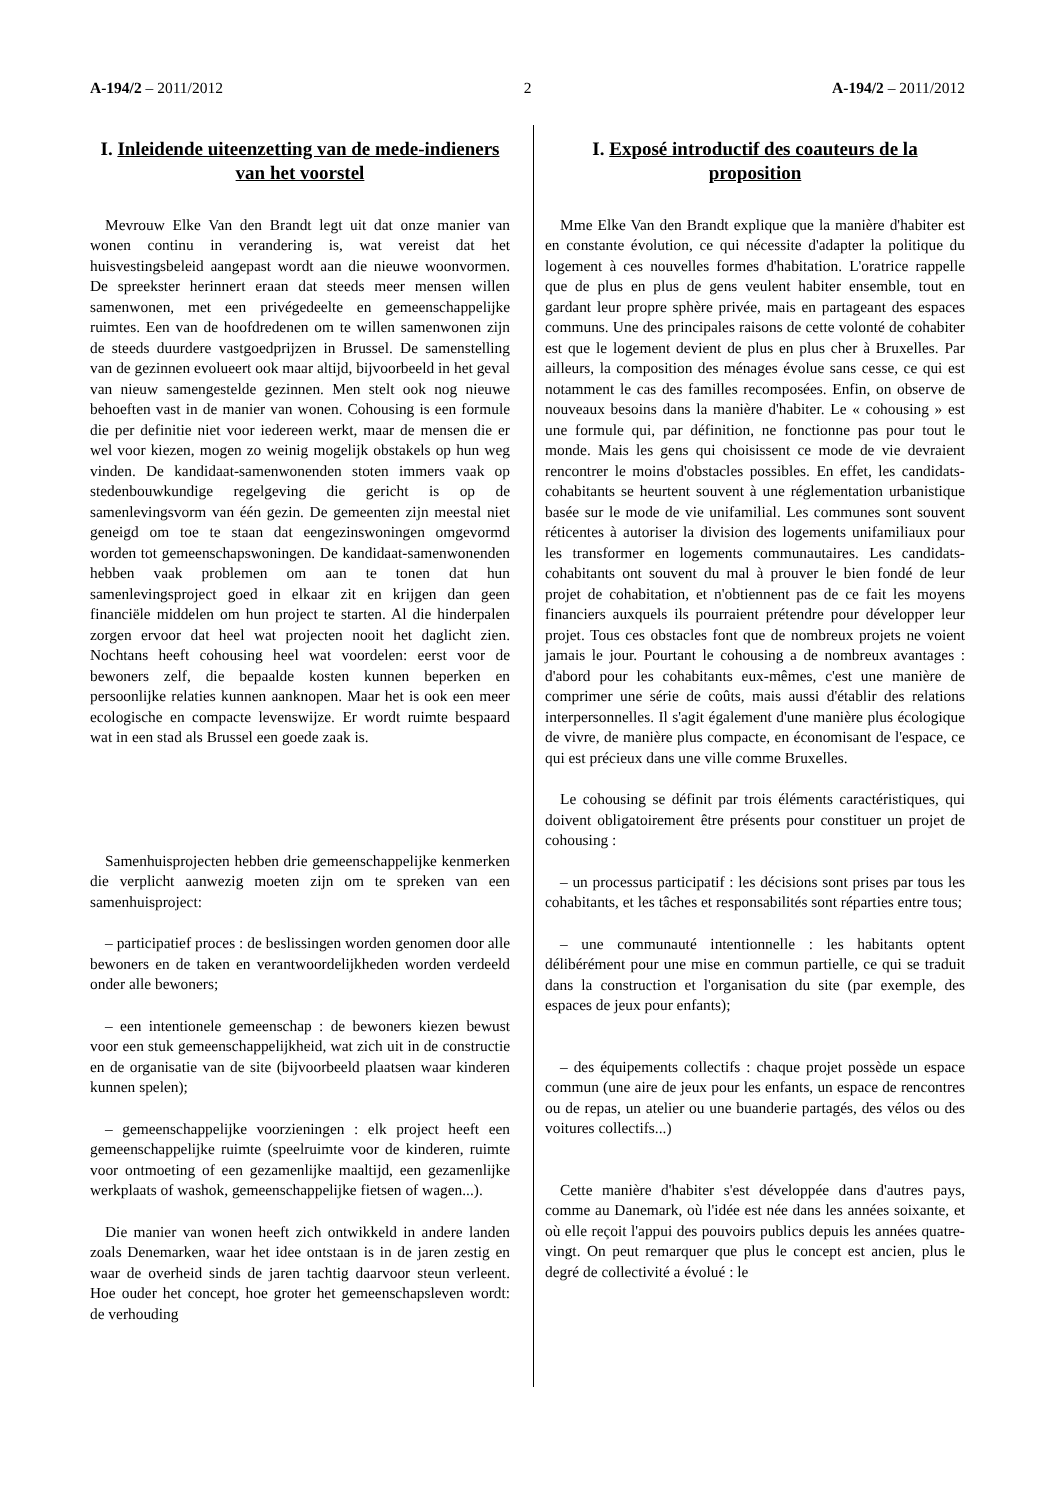A-194/2 – 2011/2012 2 A-194/2 – 2011/2012
I. Inleidende uiteenzetting van de mede-indieners van het voorstel
Mevrouw Elke Van den Brandt legt uit dat onze manier van wonen continu in verandering is, wat vereist dat het huisvestingsbeleid aangepast wordt aan die nieuwe woonvormen. De spreekster herinnert eraan dat steeds meer mensen willen samenwonen, met een privégedeelte en gemeenschappelijke ruimtes. Een van de hoofdredenen om te willen samenwonen zijn de steeds duurdere vastgoedprijzen in Brussel. De samenstelling van de gezinnen evolueert ook maar altijd, bijvoorbeeld in het geval van nieuw samengestelde gezinnen. Men stelt ook nog nieuwe behoeften vast in de manier van wonen. Cohousing is een formule die per definitie niet voor iedereen werkt, maar de mensen die er wel voor kiezen, mogen zo weinig mogelijk obstakels op hun weg vinden. De kandidaat-samenwonenden stoten immers vaak op stedenbouwkundige regelgeving die gericht is op de samenlevingsvorm van één gezin. De gemeenten zijn meestal niet geneigd om toe te staan dat eengezinswoningen omgevormd worden tot gemeenschapswoningen. De kandidaat-samenwonenden hebben vaak problemen om aan te tonen dat hun samenlevingsproject goed in elkaar zit en krijgen dan geen financiële middelen om hun project te starten. Al die hinderpalen zorgen ervoor dat heel wat projecten nooit het daglicht zien. Nochtans heeft cohousing heel wat voordelen: eerst voor de bewoners zelf, die bepaalde kosten kunnen beperken en persoonlijke relaties kunnen aanknopen. Maar het is ook een meer ecologische en compacte levenswijze. Er wordt ruimte bespaard wat in een stad als Brussel een goede zaak is.
Samenhuisprojecten hebben drie gemeenschappelijke kenmerken die verplicht aanwezig moeten zijn om te spreken van een samenhuisproject:
– participatief proces : de beslissingen worden genomen door alle bewoners en de taken en verantwoordelijkheden worden verdeeld onder alle bewoners;
– een intentionele gemeenschap : de bewoners kiezen bewust voor een stuk gemeenschappelijkheid, wat zich uit in de constructie en de organisatie van de site (bijvoorbeeld plaatsen waar kinderen kunnen spelen);
– gemeenschappelijke voorzieningen : elk project heeft een gemeenschappelijke ruimte (speelruimte voor de kinderen, ruimte voor ontmoeting of een gezamenlijke maaltijd, een gezamenlijke werkplaats of washok, gemeenschappelijke fietsen of wagen...).
Die manier van wonen heeft zich ontwikkeld in andere landen zoals Denemarken, waar het idee ontstaan is in de jaren zestig en waar de overheid sinds de jaren tachtig daarvoor steun verleent. Hoe ouder het concept, hoe groter het gemeenschapsleven wordt: de verhouding
I. Exposé introductif des coauteurs de la proposition
Mme Elke Van den Brandt explique que la manière d'habiter est en constante évolution, ce qui nécessite d'adapter la politique du logement à ces nouvelles formes d'habitation. L'oratrice rappelle que de plus en plus de gens veulent habiter ensemble, tout en gardant leur propre sphère privée, mais en partageant des espaces communs. Une des principales raisons de cette volonté de cohabiter est que le logement devient de plus en plus cher à Bruxelles. Par ailleurs, la composition des ménages évolue sans cesse, ce qui est notamment le cas des familles recomposées. Enfin, on observe de nouveaux besoins dans la manière d'habiter. Le « cohousing » est une formule qui, par définition, ne fonctionne pas pour tout le monde. Mais les gens qui choisissent ce mode de vie devraient rencontrer le moins d'obstacles possibles. En effet, les candidats-cohabitants se heurtent souvent à une réglementation urbanistique basée sur le mode de vie unifamilial. Les communes sont souvent réticentes à autoriser la division des logements unifamiliaux pour les transformer en logements communautaires. Les candidats-cohabitants ont souvent du mal à prouver le bien fondé de leur projet de cohabitation, et n'obtiennent pas de ce fait les moyens financiers auxquels ils pourraient prétendre pour développer leur projet. Tous ces obstacles font que de nombreux projets ne voient jamais le jour. Pourtant le cohousing a de nombreux avantages : d'abord pour les cohabitants eux-mêmes, c'est une manière de comprimer une série de coûts, mais aussi d'établir des relations interpersonnelles. Il s'agit également d'une manière plus écologique de vivre, de manière plus compacte, en économisant de l'espace, ce qui est précieux dans une ville comme Bruxelles.
Le cohousing se définit par trois éléments caractéristiques, qui doivent obligatoirement être présents pour constituer un projet de cohousing :
– un processus participatif : les décisions sont prises par tous les cohabitants, et les tâches et responsabilités sont réparties entre tous;
– une communauté intentionnelle : les habitants optent délibérément pour une mise en commun partielle, ce qui se traduit dans la construction et l'organisation du site (par exemple, des espaces de jeux pour enfants);
– des équipements collectifs : chaque projet possède un espace commun (une aire de jeux pour les enfants, un espace de rencontres ou de repas, un atelier ou une buanderie partagés, des vélos ou des voitures collectifs...)
Cette manière d'habiter s'est développée dans d'autres pays, comme au Danemark, où l'idée est née dans les années soixante, et où elle reçoit l'appui des pouvoirs publics depuis les années quatre-vingt. On peut remarquer que plus le concept est ancien, plus le degré de collectivité a évolué : le